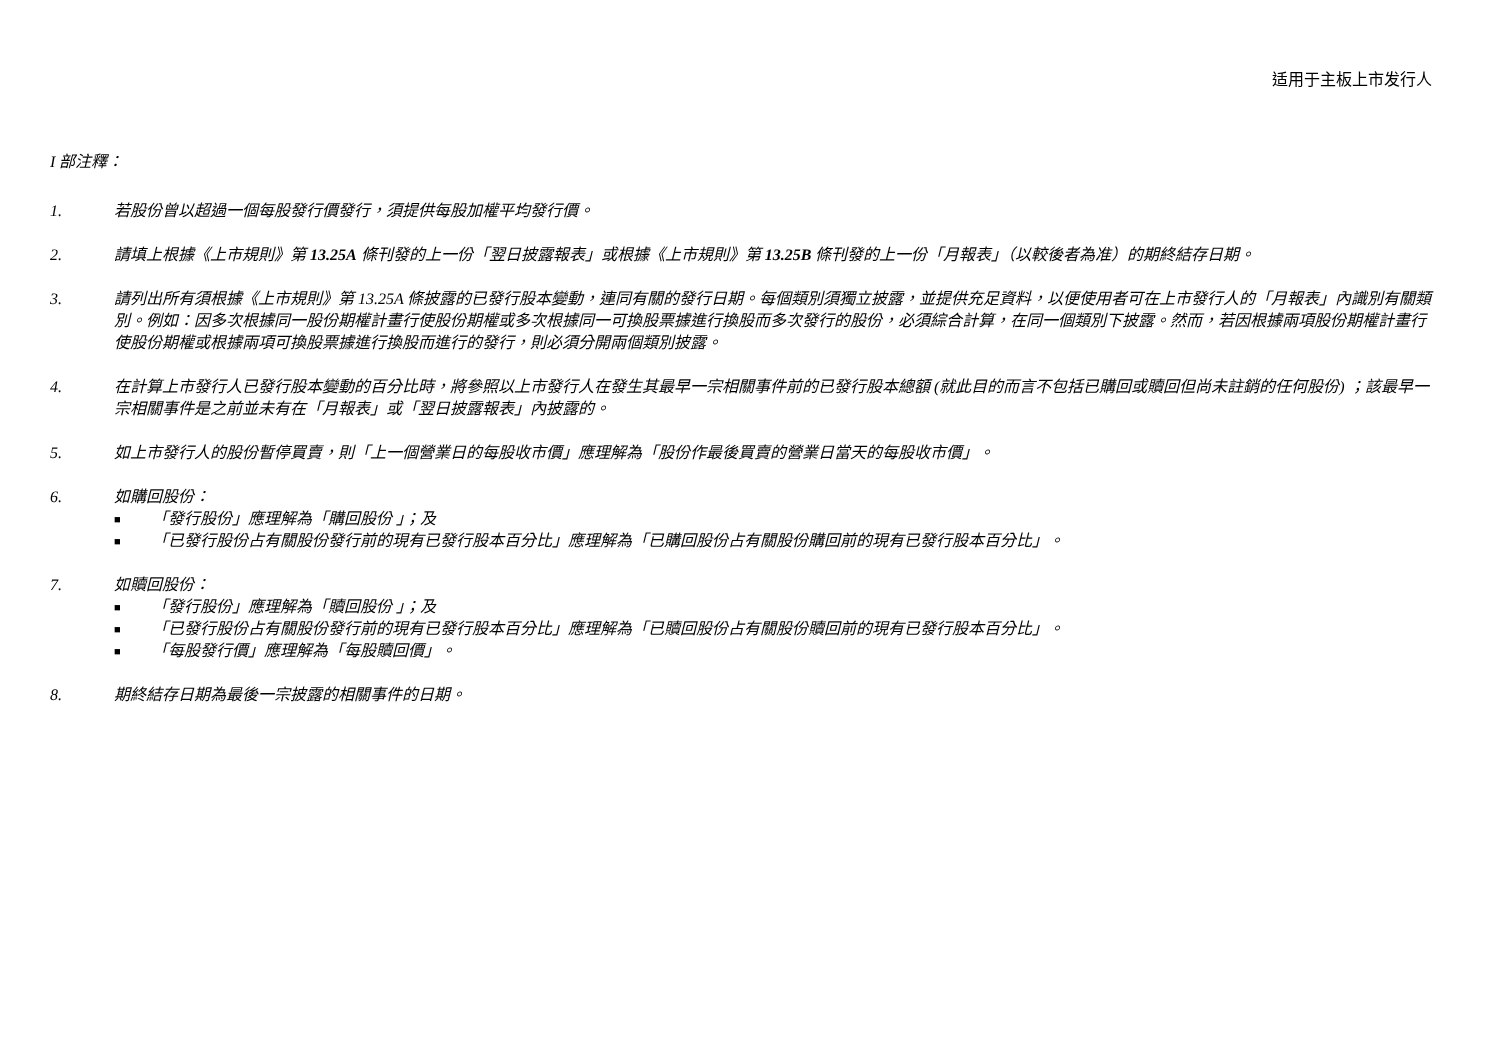适用于主板上市发行人
I 部注釋：
1. 若股份曾以超過一個每股發行價發行，須提供每股加權平均發行價。
2. 請填上根據《上市規則》第 13.25A 條刊發的上一份「翌日披露報表」或根據《上市規則》第 13.25B 條刊發的上一份「月報表」（以較後者為准）的期終結存日期。
3. 請列出所有須根據《上市規則》第 13.25A 條披露的已發行股本變動，連同有關的發行日期。每個類別須獨立披露，並提供充足資料，以便使用者可在上市發行人的「月報表」內識別有關類別。例如：因多次根據同一股份期權計畫行使股份期權或多次根據同一可換股票據進行換股而多次發行的股份，必須綜合計算，在同一個類別下披露。然而，若因根據兩項股份期權計畫行使股份期權或根據兩項可換股票據進行換股而進行的發行，則必須分開兩個類別披露。
4. 在計算上市發行人已發行股本變動的百分比時，將參照以上市發行人在發生其最早一宗相關事件前的已發行股本總額 (就此目的而言不包括已購回或贖回但尚未註銷的任何股份) ；該最早一宗相關事件是之前並未有在「月報表」或「翌日披露報表」內披露的。
5. 如上市發行人的股份暫停買賣，則「上一個營業日的每股收市價」應理解為「股份作最後買賣的營業日當天的每股收市價」。
6. 如購回股份：
■ 「發行股份」應理解為「購回股份 」；及
■ 「已發行股份占有關股份發行前的現有已發行股本百分比」應理解為「已購回股份占有關股份購回前的現有已發行股本百分比」。
7. 如贖回股份：
■ 「發行股份」應理解為「贖回股份 」；及
■ 「已發行股份占有關股份發行前的現有已發行股本百分比」應理解為「已贖回股份占有關股份贖回前的現有已發行股本百分比」。
■ 「每股發行價」應理解為「每股贖回價」。
8. 期終結存日期為最後一宗披露的相關事件的日期。